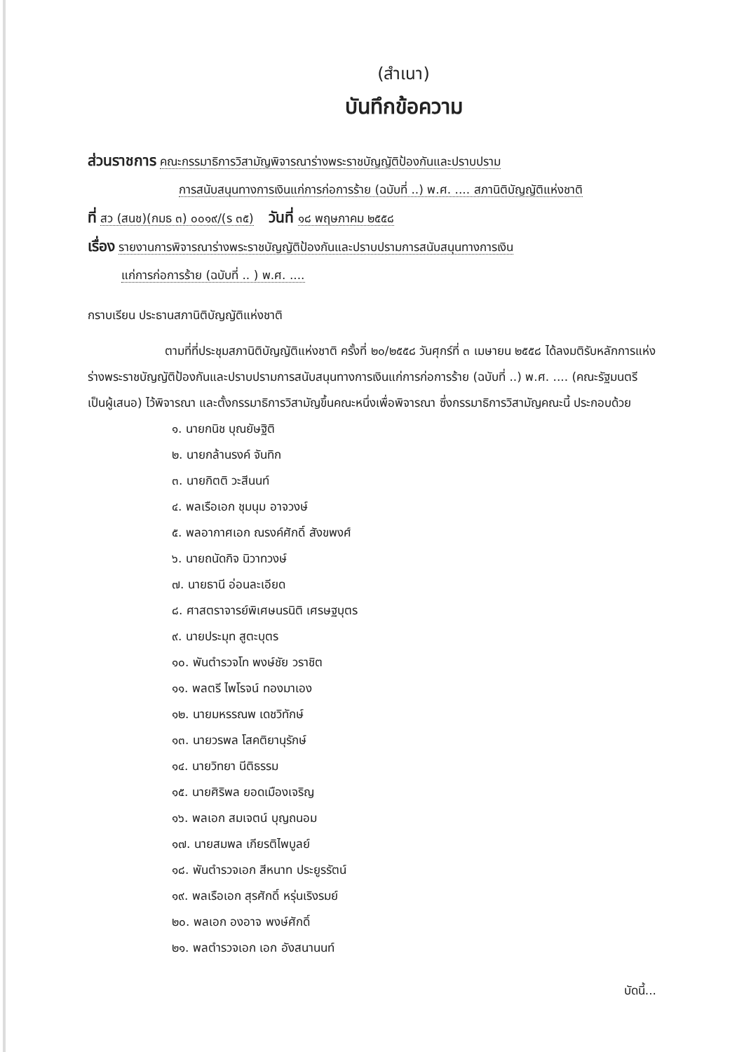(สำเนา)
บันทึกข้อความ
ส่วนราชการ คณะกรรมาธิการวิสามัญพิจารณาร่างพระราชบัญญัติป้องกันและปราบปราม
การสนับสนุนทางการเงินแก่การก่อการร้าย (ฉบับที่ ..) พ.ศ. .... สภานิติบัญญัติแห่งชาติ
ที่ สว (สนช)(กมธ ๓) ๐๐๑๙/(ร ๓๕) วันที่ ๑๘ พฤษภาคม ๒๕๕๘
เรื่อง รายงานการพิจารณาร่างพระราชบัญญัติป้องกันและปราบปรามการสนับสนุนทางการเงิน
แก่การก่อการร้าย (ฉบับที่ .. ) พ.ศ. ....
กราบเรียน ประธานสภานิติบัญญัติแห่งชาติ
ตามที่ที่ประชุมสภานิติบัญญัติแห่งชาติ ครั้งที่ ๒๐/๒๕๕๘ วันศุกร์ที่ ๓ เมษายน ๒๕๕๘ ได้ลงมติรับหลักการแห่งร่างพระราชบัญญัติป้องกันและปราบปรามการสนับสนุนทางการเงินแก่การก่อการร้าย (ฉบับที่ ..) พ.ศ. .... (คณะรัฐมนตรี เป็นผู้เสนอ) ไว้พิจารณา และตั้งกรรมาธิการวิสามัญขึ้นคณะหนึ่งเพื่อพิจารณา ซึ่งกรรมาธิการวิสามัญคณะนี้ ประกอบด้วย
๑. นายกนิช บุณยัษฐิติ
๒. นายกล้านรงค์ จันทิก
๓. นายกิตติ วะสีนนท์
๔. พลเรือเอก ชุมนุม อาจวงษ์
๕. พลอากาศเอก ณรงค์ศักดิ์ สังขพงศ์
๖. นายถนัดกิจ นิวาทวงษ์
๗. นายธานี อ่อนละเอียด
๘. ศาสตราจารย์พิเศษนรนิติ เศรษฐบุตร
๙. นายประมุท สูตะบุตร
๑๐. พันตำรวจโท พงษ์ชัย วราชิต
๑๑. พลตรี ไพโรจน์ ทองมาเอง
๑๒. นายมหรรณพ เดชวิทักษ์
๑๓. นายวรพล โสคติยานุรักษ์
๑๔. นายวิทยา นีติธรรม
๑๕. นายศิริพล ยอดเมืองเจริญ
๑๖. พลเอก สมเจตน์ บุญถนอม
๑๗. นายสมพล เกียรติไพบูลย์
๑๘. พันตำรวจเอก สีหนาท ประยูรรัตน์
๑๙. พลเรือเอก สุรศักดิ์ หรุ่นเริงรมย์
๒๐. พลเอก องอาจ พงษ์ศักดิ์
๒๑. พลตำรวจเอก เอก อังสนานนท์
บัดนี้...